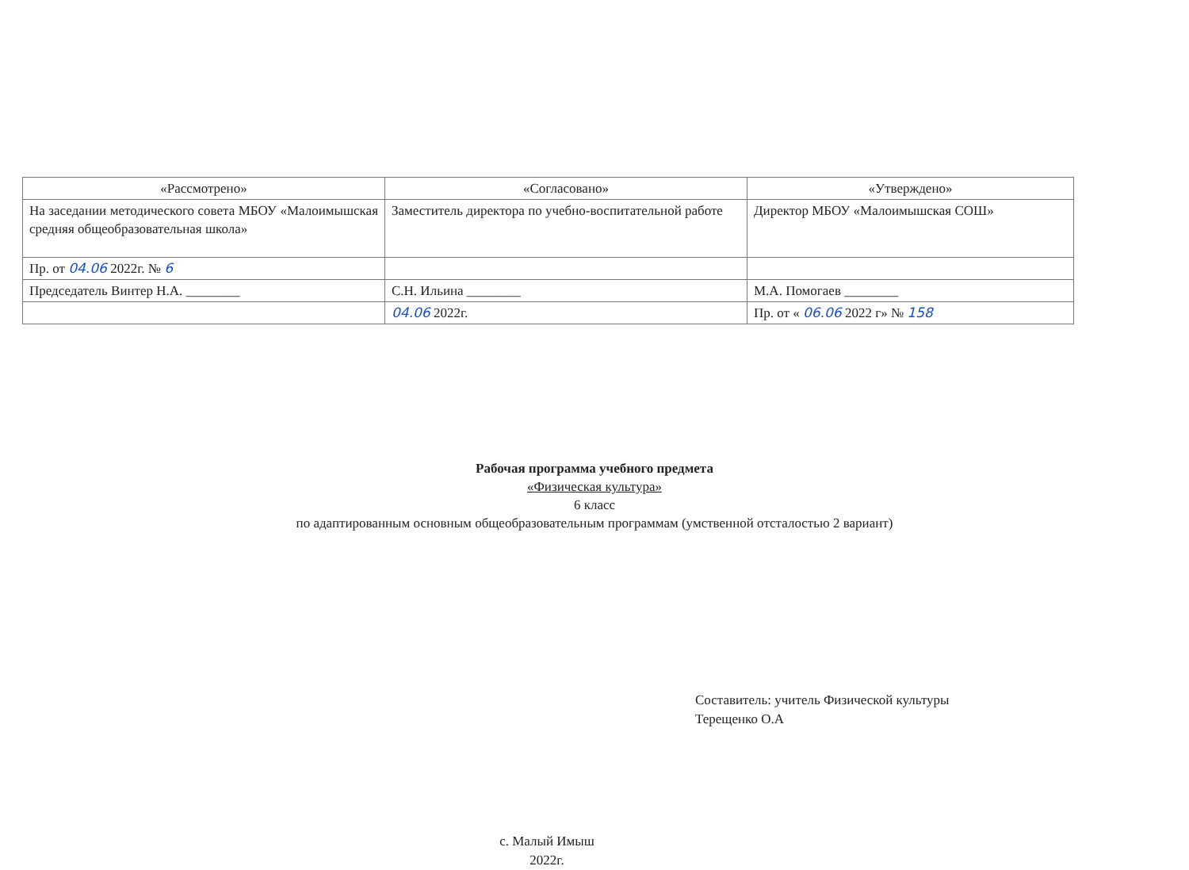| «Рассмотрено» | «Согласовано» | «Утверждено» |
| На заседании методического совета МБОУ «Малоимышская средняя общеобразовательная школа» | Заместитель директора по учебно-воспитательной работе | Директор МБОУ «Малоимышская СОШ» |
| Пр. от 04.06 2022г. № 6 | | |
| Председатель Винтер Н.А. ________ | С.Н. Ильина ________ | М.А. Помогаев ________ |
| | 04.06 2022г. | Пр. от « 06.06 2022 г» № 158 |
Рабочая программа учебного предмета
«Физическая культура»
6 класс
по адаптированным основным общеобразовательным программам (умственной отсталостью 2 вариант)
Составитель: учитель Физической культуры
Терещенко О.А
с. Малый Имыш
2022г.